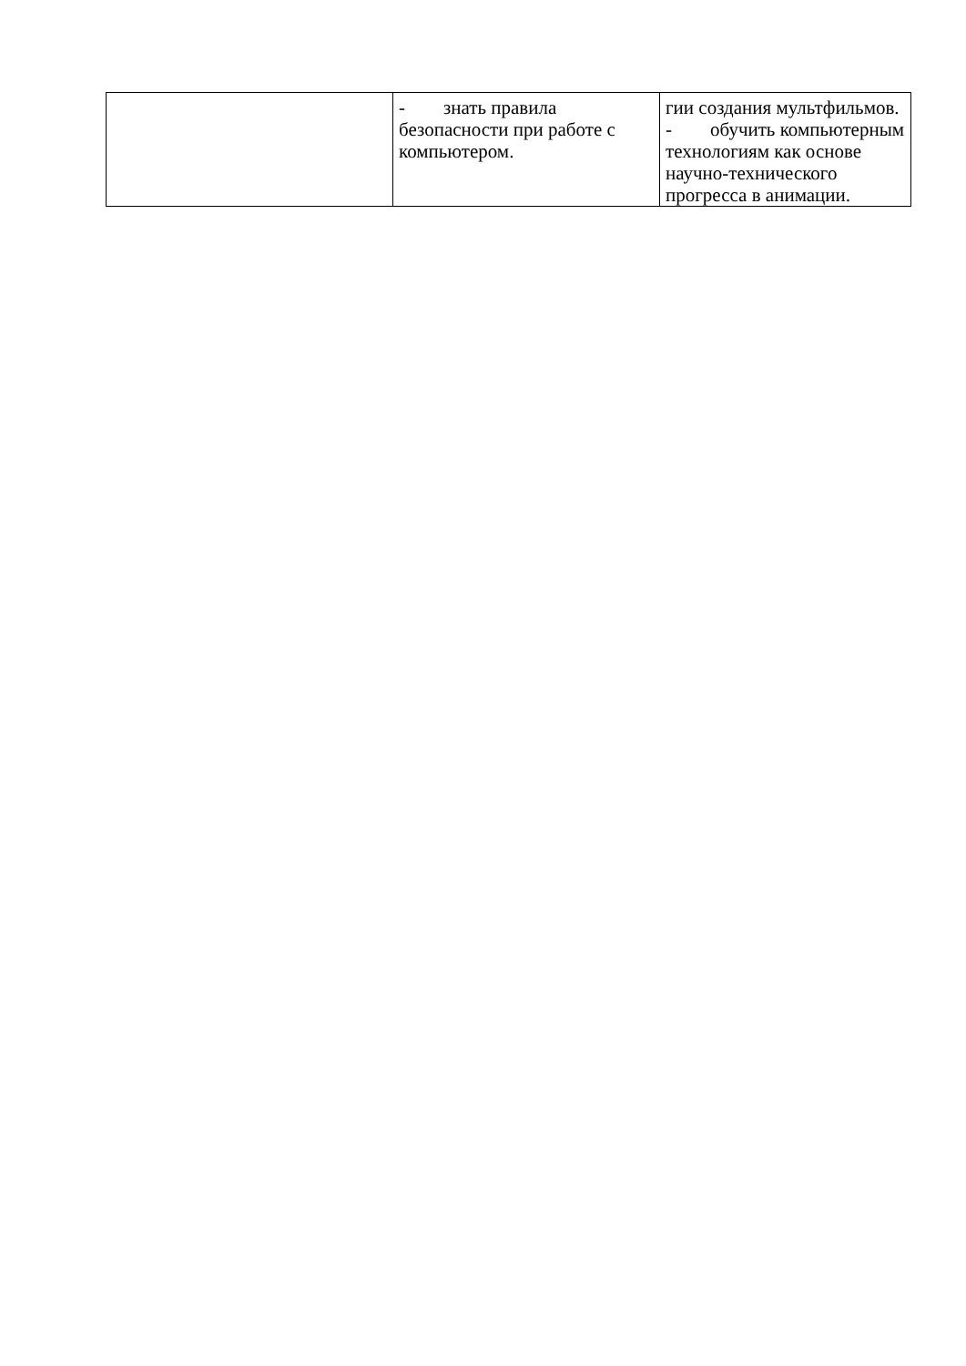| | - знать правила безопасности при работе с компьютером. | гии создания мультфильмов. - обучить компьютерным технологиям как основе научно-технического прогресса в анимации. |